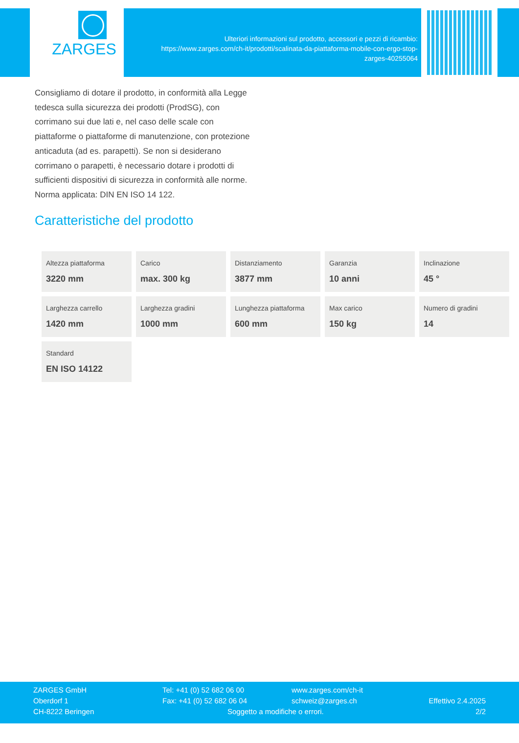ZARGES
Ulteriori informazioni sul prodotto, accessori e pezzi di ricambio:
https://www.zarges.com/ch-it/prodotti/scalinata-da-piattaforma-mobile-con-ergo-stop-
zarges-40255064
Consigliamo di dotare il prodotto, in conformità alla Legge tedesca sulla sicurezza dei prodotti (ProdSG), con corrimano sui due lati e, nel caso delle scale con piattaforme o piattaforme di manutenzione, con protezione anticaduta (ad es. parapetti). Se non si desiderano corrimano o parapetti, è necessario dotare i prodotti di sufficienti dispositivi di sicurezza in conformità alle norme.
Norma applicata: DIN EN ISO 14 122.
Caratteristiche del prodotto
| Altezza piattaforma 3220 mm | Carico max. 300 kg | Distanziamento 3877 mm | Garanzia 10 anni | Inclinazione 45 ° |
| Larghezza carrello 1420 mm | Larghezza gradini 1000 mm | Lunghezza piattaforma 600 mm | Max carico 150 kg | Numero di gradini 14 |
| Standard EN ISO 14122 | | | | |
ZARGES GmbH
Oberdorf 1
CH-8222 Beringen
Tel: +41 (0) 52 682 06 00
Fax: +41 (0) 52 682 06 04
Soggetto a modifiche o errori.
www.zarges.com/ch-it
schweiz@zarges.ch
Effettivo 2.4.2025
2/2